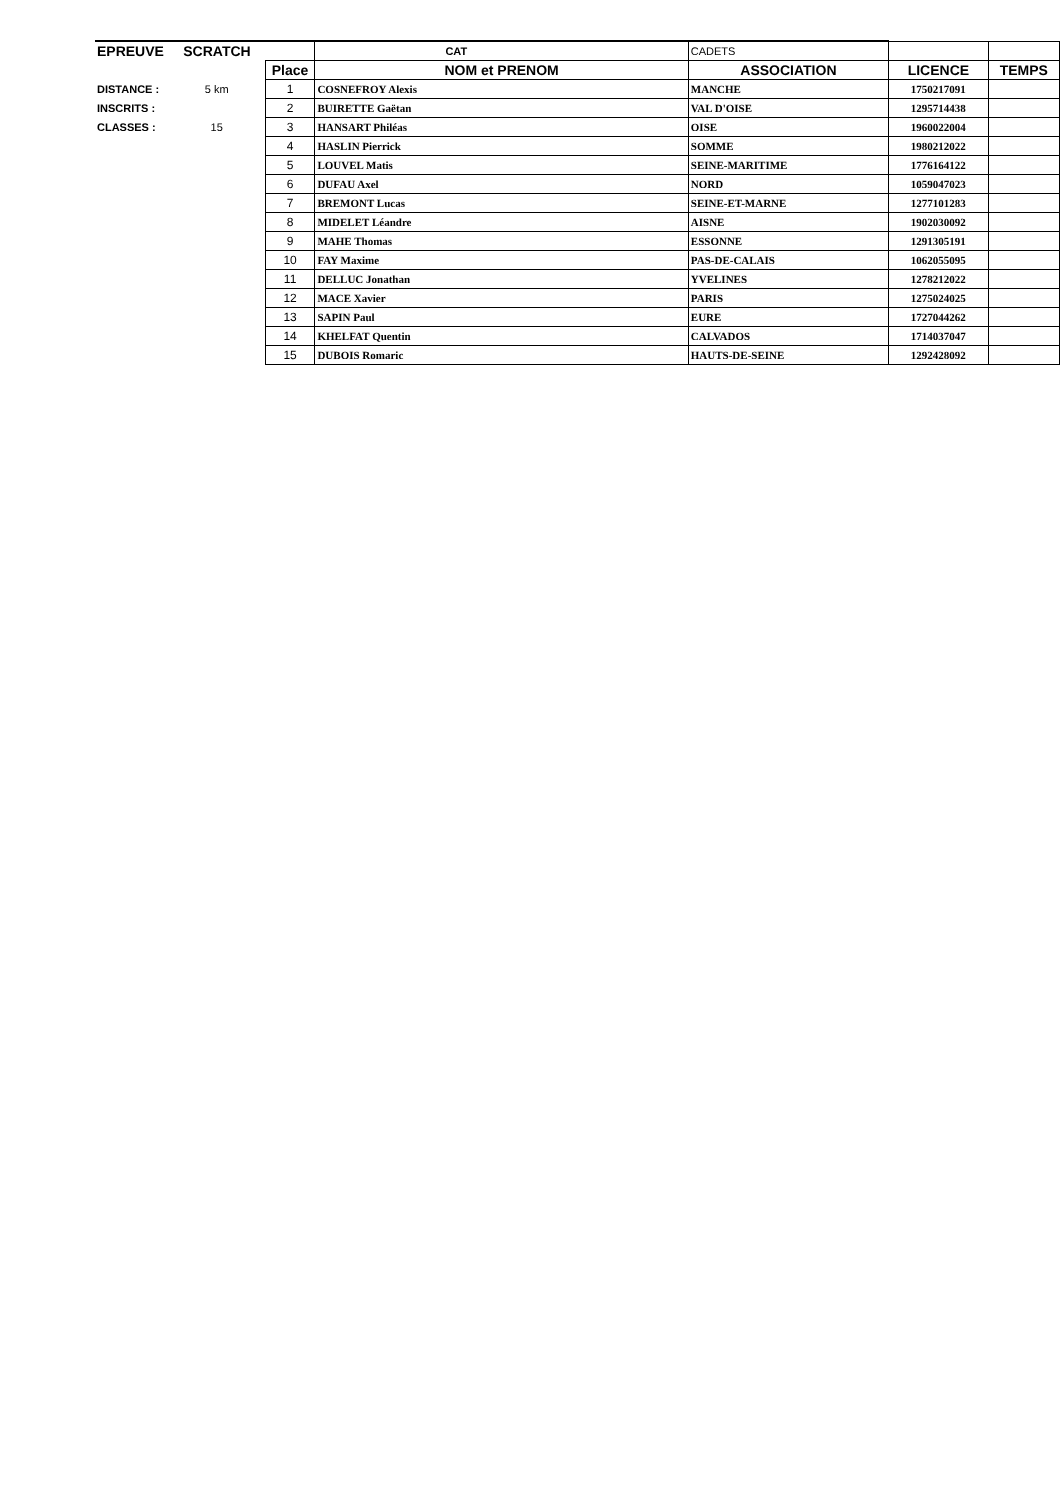| EPREUVE | SCRATCH | | CAT | CADETS | | |
| | | Place | NOM et PRENOM | ASSOCIATION | LICENCE | TEMPS |
| DISTANCE : | 5 km | 1 | COSNEFROY Alexis | MANCHE | 1750217091 | |
| INSCRITS : | | 2 | BUIRETTE Gaëtan | VAL D'OISE | 1295714438 | |
| CLASSES : | 15 | 3 | HANSART Philéas | OISE | 1960022004 | |
| | | 4 | HASLIN Pierrick | SOMME | 1980212022 | |
| | | 5 | LOUVEL Matis | SEINE-MARITIME | 1776164122 | |
| | | 6 | DUFAU Axel | NORD | 1059047023 | |
| | | 7 | BREMONT Lucas | SEINE-ET-MARNE | 1277101283 | |
| | | 8 | MIDELET Léandre | AISNE | 1902030092 | |
| | | 9 | MAHE Thomas | ESSONNE | 1291305191 | |
| | | 10 | FAY Maxime | PAS-DE-CALAIS | 1062055095 | |
| | | 11 | DELLUC Jonathan | YVELINES | 1278212022 | |
| | | 12 | MACE Xavier | PARIS | 1275024025 | |
| | | 13 | SAPIN Paul | EURE | 1727044262 | |
| | | 14 | KHELFAT Quentin | CALVADOS | 1714037047 | |
| | | 15 | DUBOIS Romaric | HAUTS-DE-SEINE | 1292428092 | |